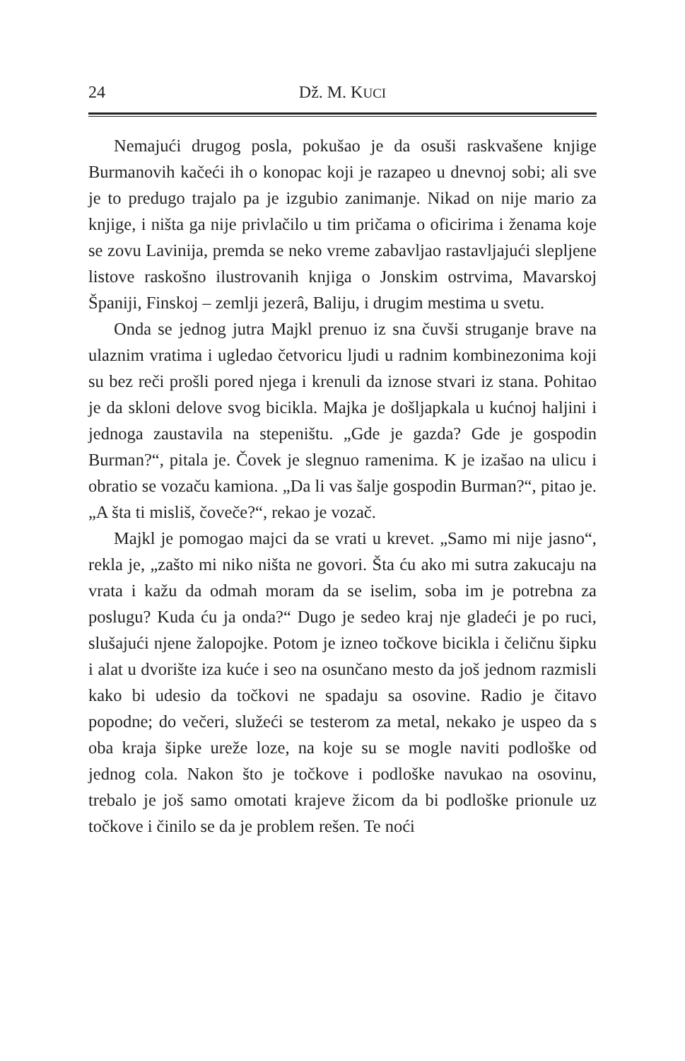24 Dž. M. KUCI
Nemajući drugog posla, pokušao je da osuši raskvašene knjige Burmanovih kačeći ih o konopac koji je razapeo u dnevnoj sobi; ali sve je to predugo trajalo pa je izgubio zanimanje. Nikad on nije mario za knjige, i ništa ga nije privlačilo u tim pričama o oficirima i ženama koje se zovu Lavinija, premda se neko vreme zabavljao rastavljajući slepljene listove raskošno ilustrovanih knjiga o Jonskim ostrvima, Mavarskoj Španiji, Finskoj – zemlji jezerâ, Baliju, i drugim mestima u svetu.
Onda se jednog jutra Majkl prenuo iz sna čuvši struganje brave na ulaznim vratima i ugledao četvoricu ljudi u radnim kombinezonima koji su bez reči prošli pored njega i krenuli da iznose stvari iz stana. Pohitao je da skloni delove svog bicikla. Majka je došljapkala u kućnoj haljini i jednoga zaustavila na stepeništu. „Gde je gazda? Gde je gospodin Burman?“, pitala je. Čovek je slegnuo ramenima. K je izašao na ulicu i obratio se vozaču kamiona. „Da li vas šalje gospodin Burman?“, pitao je. „A šta ti misliš, čoveče?“, rekao je vozač.
Majkl je pomogao majci da se vrati u krevet. „Samo mi nije jasno“, rekla je, „zašto mi niko ništa ne govori. Šta ću ako mi sutra zakucaju na vrata i kažu da odmah moram da se iselim, soba im je potrebna za poslugu? Kuda ću ja onda?“ Dugo je sedeo kraj nje gladeći je po ruci, slušajući njene žalopojke. Potom je izneo točkove bicikla i čeličnu šipku i alat u dvorište iza kuće i seo na osunčano mesto da još jednom razmisli kako bi udesio da točkovi ne spadaju sa osovine. Radio je čitavo popodne; do večeri, služeći se testerom za metal, nekako je uspeo da s oba kraja šipke ureže loze, na koje su se mogle naviti podloške od jednog cola. Nakon što je točkove i podloške navukao na osovinu, trebalo je još samo omotati krajeve žicom da bi podloške prionule uz točkove i činilo se da je problem rešen. Te noći